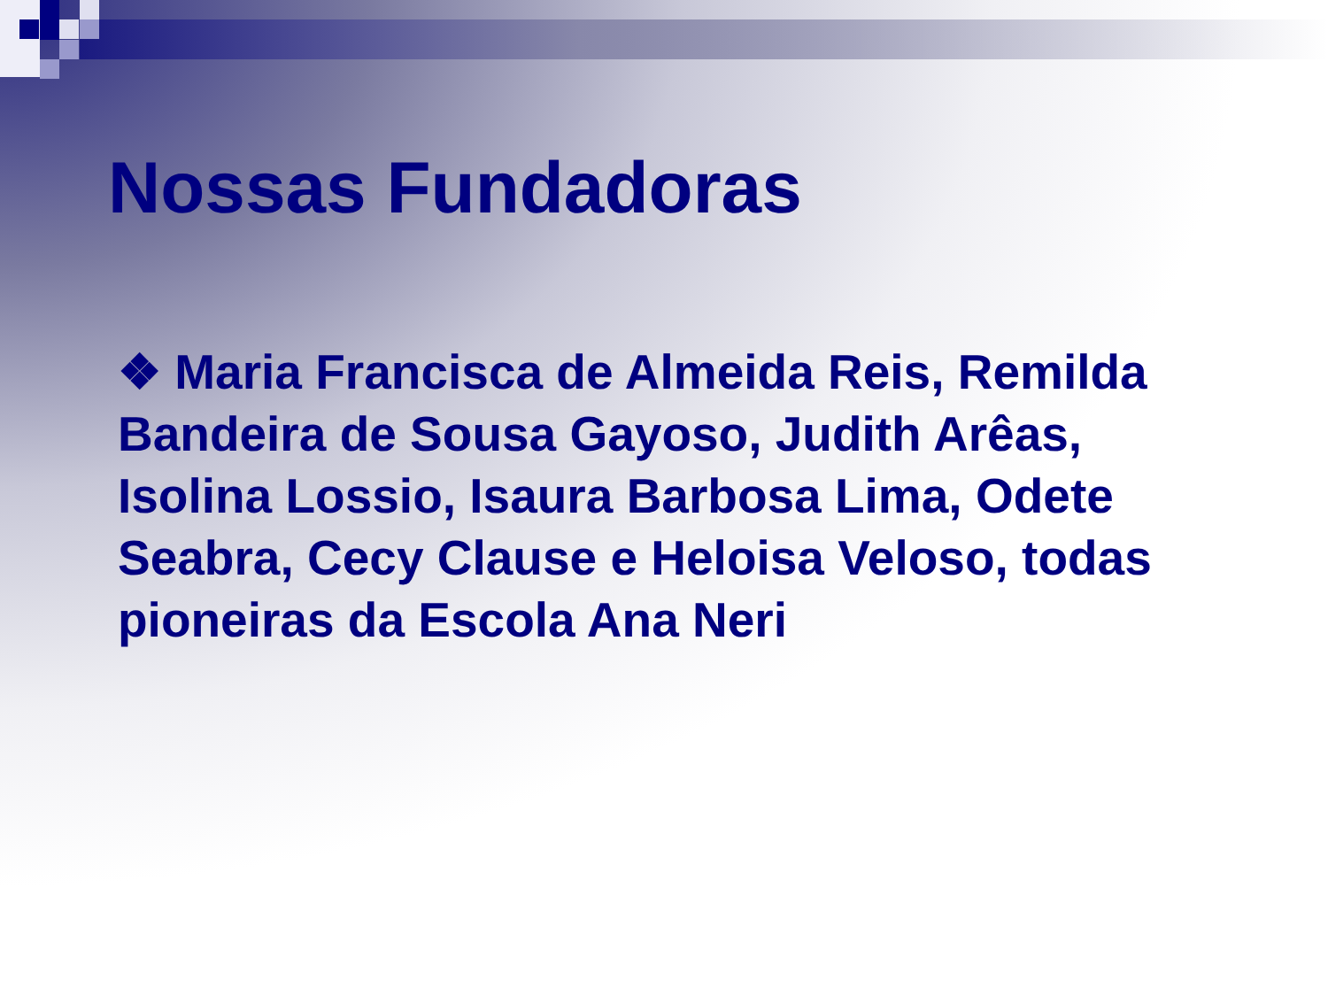Nossas Fundadoras
❖ Maria Francisca de Almeida Reis, Remilda Bandeira de Sousa Gayoso, Judith Arêas, Isolina Lossio, Isaura Barbosa Lima, Odete Seabra, Cecy Clause e Heloisa Veloso, todas pioneiras da Escola Ana Neri